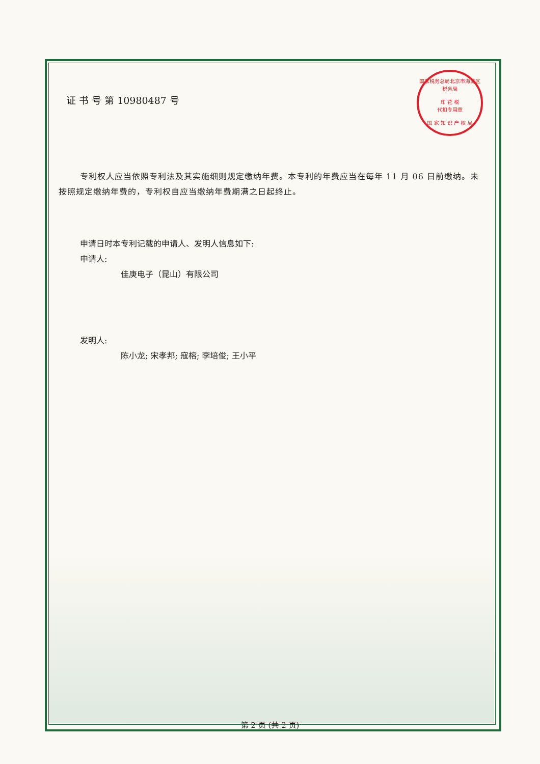国家税务总局北京市海淀区税务局
印 花 税
代扣专用章
国 家 知 识 产 权 局
证 书 号 第 10980487 号
专利权人应当依照专利法及其实施细则规定缴纳年费。本专利的年费应当在每年 11 月 06 日前缴纳。未按照规定缴纳年费的，专利权自应当缴纳年费期满之日起终止。
申请日时本专利记载的申请人、发明人信息如下:
申请人:
佳庚电子（昆山）有限公司
发明人:
陈小龙; 宋孝邦; 寇榕; 李培俊; 王小平
第 2 页 (共 2 页)